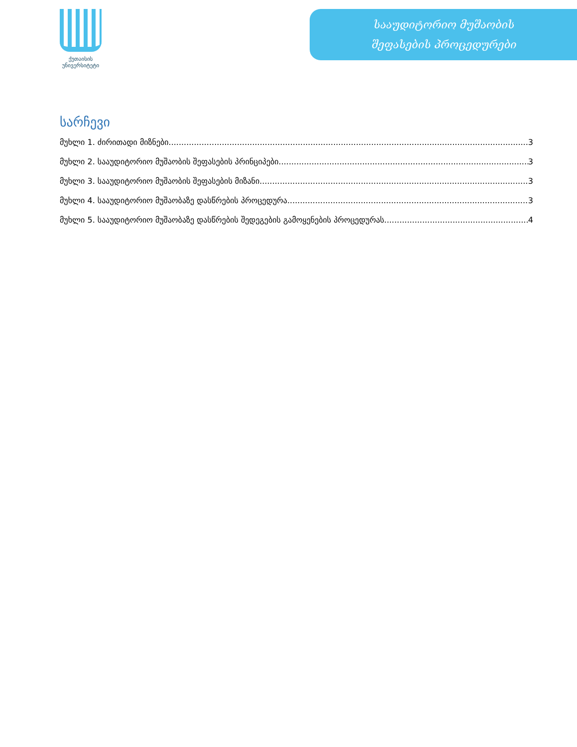ქუთაისის
უნივერსიტეტი
სააუდიტორიო მუშაობის
შეფასების პროცედურები
სარჩევი
მუხლი 1. ძირითადი მიზნები 3
მუხლი 2. სააუდიტორიო მუშაობის შეფასების პრინციპები 3
მუხლი 3. სააუდიტორიო მუშაობის შეფასების მიზანი 3
მუხლი 4. სააუდიტორიო მუშაობაზე დასწრების პროცედურა 3
მუხლი 5. სააუდიტორიო მუშაობაზე დასწრების შედეგების გამოყენების პროცედურას 4